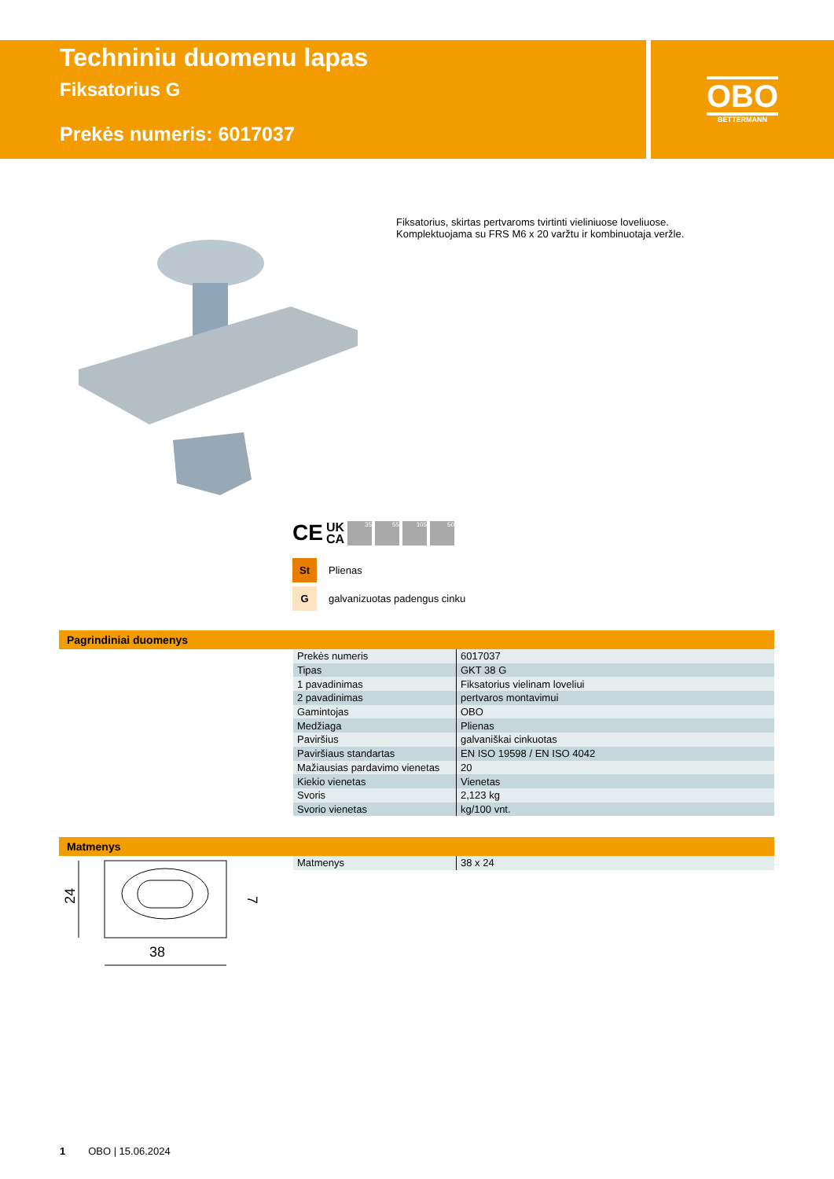Techniniu duomenu lapas
Fiksatorius G
Prekės numeris: 6017037
OBO
BETTERMANN
Fiksatorius, skirtas pertvaroms tvirtinti vieliniuose loveliuose.
Komplektuojama su FRS M6 x 20 varžtu ir kombinuotaja veržle.
CE UK
CA
35 55 105 50
St Plienas
Ggalvanizuotas padengus cinku
Pagrindiniai duomenys
| Prekės numeris | 6017037 |
| Tipas | GKT 38 G |
| 1 pavadinimas | Fiksatorius vielinam loveliui |
| 2 pavadinimas | pertvaros montavimui |
| Gamintojas | OBO |
| Medžiaga | Plienas |
| Paviršius | galvaniškai cinkuotas |
| Paviršiaus standartas | EN ISO 19598 / EN ISO 4042 |
| Mažiausias pardavimo vienetas | 20 |
| Kiekio vienetas | Vienetas |
| Svoris | 2,123 kg |
| Svorio vienetas | kg/100 vnt. |
Matmenys
| Matmenys | 38 x 24 |
38
24
7
1 OBO | 15.06.2024